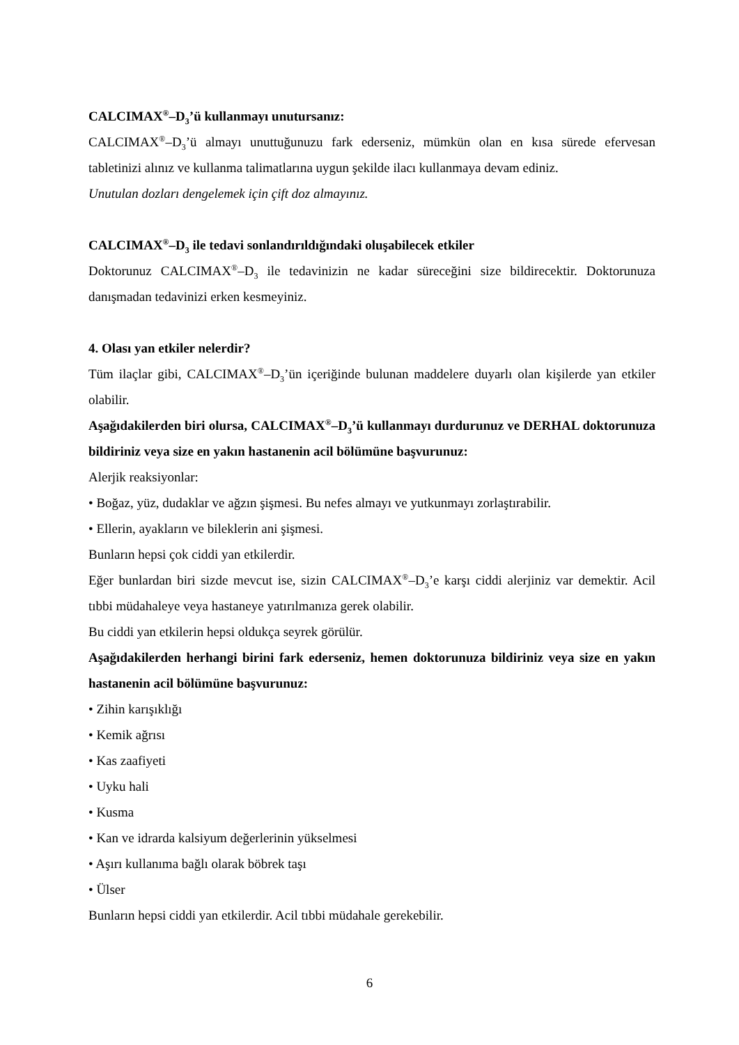CALCIMAX<sup>®</sup>–D<sub>3</sub>’ü kullanmayı unutursanız:
CALCIMAX<sup>®</sup>–D<sub>3</sub>’ü almayı unuttuğunuzu fark ederseniz, mümkün olan en kısa sürede efervesan tabletinizi alınız ve kullanma talimatlarına uygun şekilde ilacı kullanmaya devam ediniz.
Unutulan dozları dengelemek için çift doz almayınız.
CALCIMAX<sup>®</sup>–D<sub>3</sub> ile tedavi sonlandırıldığındaki oluşabilecek etkiler
Doktorunuz CALCIMAX<sup>®</sup>–D<sub>3</sub> ile tedavinizin ne kadar süreceğini size bildirecektir. Doktorunuza danışmadan tedavinizi erken kesmeyiniz.
4. Olası yan etkiler nelerdir?
Tüm ilaçlar gibi, CALCIMAX<sup>®</sup>–D<sub>3</sub>’ün içeriğinde bulunan maddelere duyarlı olan kişilerde yan etkiler olabilir.
Aşağıdakilerden biri olursa, CALCIMAX<sup>®</sup>–D<sub>3</sub>’ü kullanmayı durdurunuz ve DERHAL doktorunuza bildiriniz veya size en yakın hastanenin acil bölümüne başvurunuz:
Alerjik reaksiyonlar:
• Boğaz, yüz, dudaklar ve ağzın şişmesi. Bu nefes almayı ve yutkunmayı zorlaştırabilir.
• Ellerin, ayakların ve bileklerin ani şişmesi.
Bunların hepsi çok ciddi yan etkilerdir.
Eğer bunlardan biri sizde mevcut ise, sizin CALCIMAX<sup>®</sup>–D<sub>3</sub>’e karşı ciddi alerjiniz var demektir. Acil tıbbi müdahaleye veya hastaneye yatırılmanıza gerek olabilir.
Bu ciddi yan etkilerin hepsi oldukça seyrek görülür.
Aşağıdakilerden herhangi birini fark ederseniz, hemen doktorunuza bildiriniz veya size en yakın hastanenin acil bölümüne başvurunuz:
• Zihin karışıklığı
• Kemik ağrısı
• Kas zaafiyeti
• Uyku hali
• Kusma
• Kan ve idrarda kalsiyum değerlerinin yükselmesi
• Aşırı kullanıma bağlı olarak böbrek taşı
• Ülser
Bunların hepsi ciddi yan etkilerdir. Acil tıbbi müdahale gerekebilir.
6